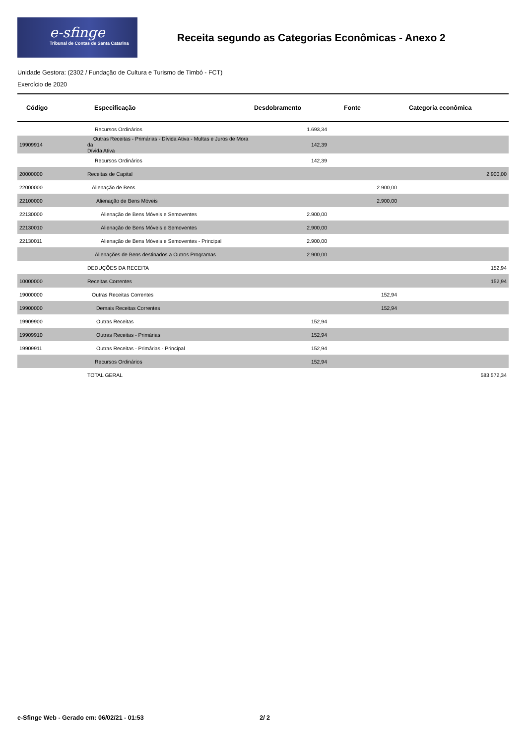e-sfinge
Tribunal de Contas de Santa Catarina
Receita segundo as Categorias Econômicas - Anexo 2
Unidade Gestora: (2302 / Fundação de Cultura e Turismo de Timbó - FCT)
Exercício de 2020
| Código | Especificação | Desdobramento | Fonte | Categoria econômica |
| --- | --- | --- | --- | --- |
| | Recursos Ordinários | 1.693,34 | | |
| 19909914 | Outras Receitas - Primárias - Dívida Ativa - Multas e Juros de Mora da Dívida Ativa | 142,39 | | |
| | Recursos Ordinários | 142,39 | | |
| 20000000 | Receitas de Capital | | | 2.900,00 |
| 22000000 | Alienação de Bens | | 2.900,00 | |
| 22100000 | Alienação de Bens Móveis | | 2.900,00 | |
| 22130000 | Alienação de Bens Móveis e Semoventes | 2.900,00 | | |
| 22130010 | Alienação de Bens Móveis e Semoventes | 2.900,00 | | |
| 22130011 | Alienação de Bens Móveis e Semoventes - Principal | 2.900,00 | | |
| | Alienações de Bens destinados a Outros Programas | 2.900,00 | | |
| | DEDUÇÕES DA RECEITA | | | 152,94 |
| 10000000 | Receitas Correntes | | | 152,94 |
| 19000000 | Outras Receitas Correntes | | 152,94 | |
| 19900000 | Demais Receitas Correntes | | 152,94 | |
| 19909900 | Outras Receitas | 152,94 | | |
| 19909910 | Outras Receitas - Primárias | 152,94 | | |
| 19909911 | Outras Receitas - Primárias - Principal | 152,94 | | |
| | Recursos Ordinários | 152,94 | | |
| | TOTAL GERAL | | | 583.572,34 |
e-Sfinge Web - Gerado em: 06/02/21 - 01:53 2/ 2